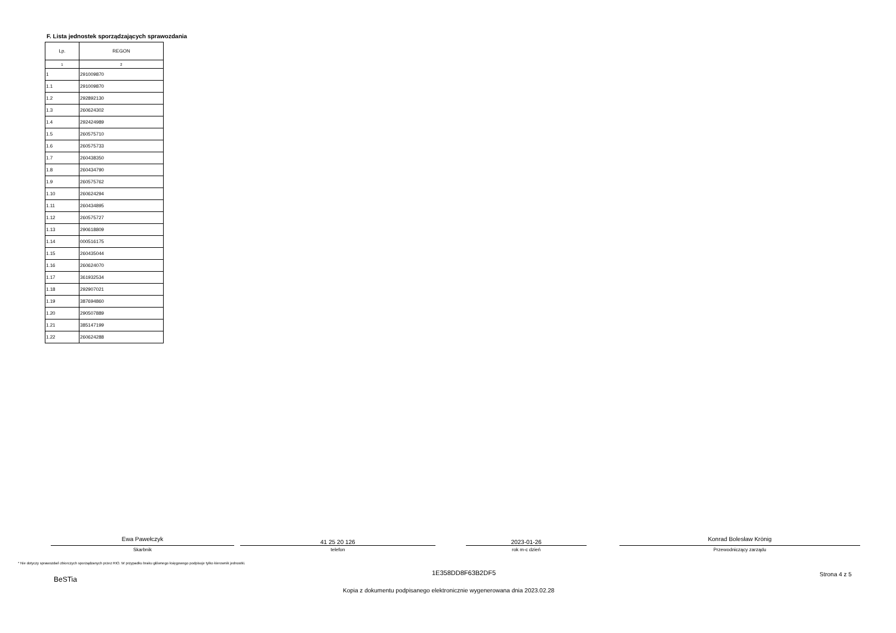F. Lista jednostek sporządzających sprawozdania
| Lp. | REGON |
| --- | --- |
| 1 | 2 |
| 1 | 291009870 |
| 1.1 | 291009870 |
| 1.2 | 292892130 |
| 1.3 | 260624302 |
| 1.4 | 292424989 |
| 1.5 | 260575710 |
| 1.6 | 260575733 |
| 1.7 | 260438350 |
| 1.8 | 260434790 |
| 1.9 | 260575762 |
| 1.10 | 260624294 |
| 1.11 | 260434895 |
| 1.12 | 260575727 |
| 1.13 | 290618809 |
| 1.14 | 000516175 |
| 1.15 | 260435044 |
| 1.16 | 260624070 |
| 1.17 | 361932534 |
| 1.18 | 292907021 |
| 1.19 | 387694860 |
| 1.20 | 290507889 |
| 1.21 | 385147199 |
| 1.22 | 260624288 |
Ewa Pawełczyk
Skarbnik
41 25 20 126
telefon
2023-01-26
rok m-c dzień
Konrad Bolesław Krönig
Przewodniczący zarządu
* Nie dotyczy sprawozdań zbiorczych sporządzanych przez RIO. W przypadku braku głównego księgowego podpisuje tylko kierownik jednostki.
1E358DD8F63B2DF5 Strona 4 z 5
BeSTia
Kopia z dokumentu podpisanego elektronicznie wygenerowana dnia 2023.02.28